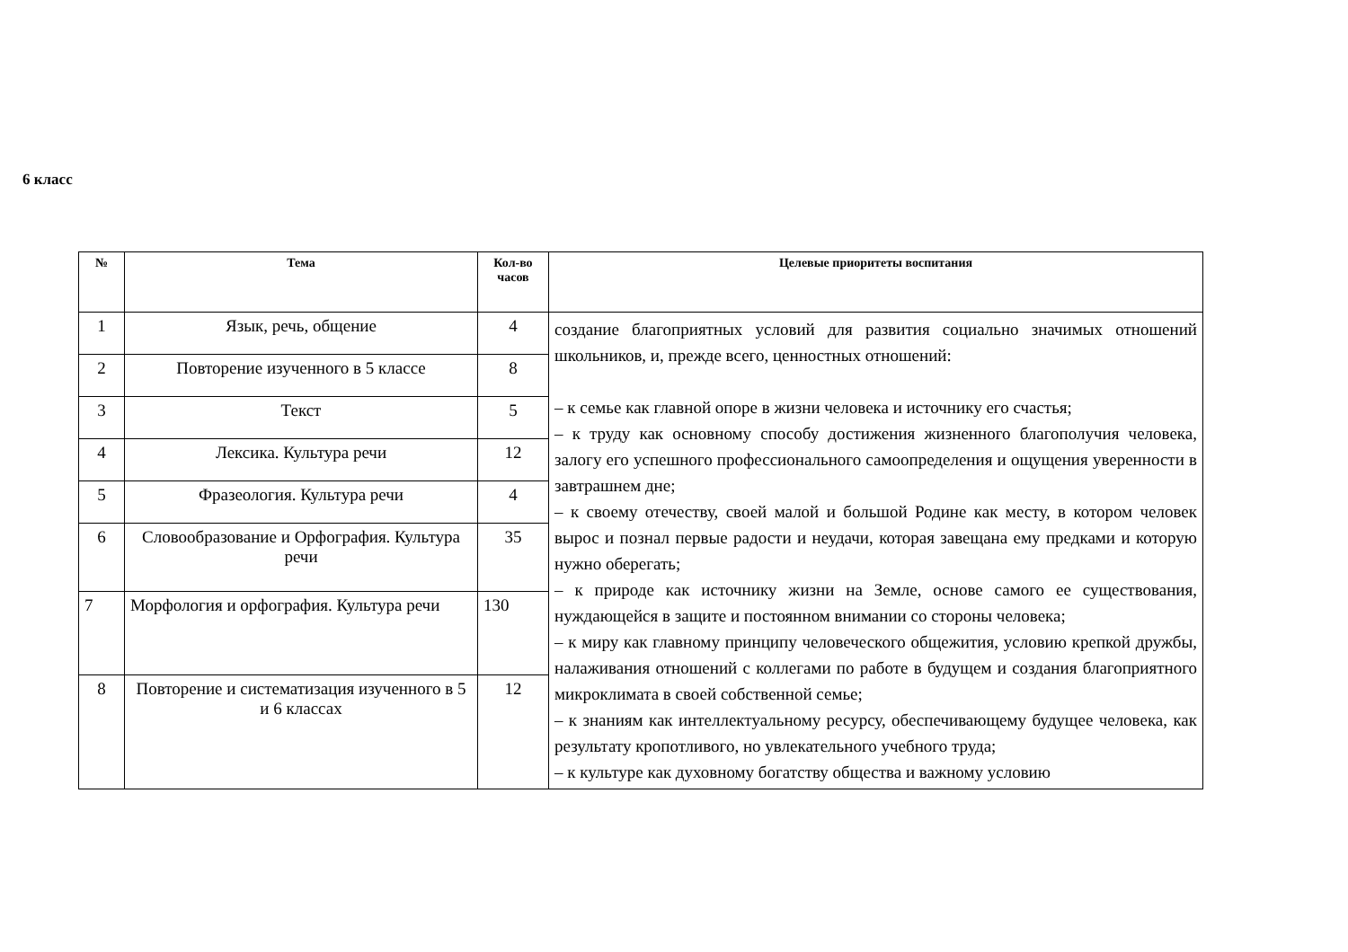6 класс
| № | Тема | Кол-во часов | Целевые приоритеты воспитания |
| --- | --- | --- | --- |
| 1 | Язык, речь, общение | 4 | создание благоприятных условий для развития социально значимых отношений школьников, и, прежде всего, ценностных отношений: – к семье как главной опоре в жизни человека и источнику его счастья; – к труду как основному способу достижения жизненного благополучия человека, залогу его успешного профессионального самоопределения и ощущения уверенности в завтрашнем дне; – к своему отечеству, своей малой и большой Родине как месту, в котором человек вырос и познал первые радости и неудачи, которая завещана ему предками и которую нужно оберегать; – к природе как источнику жизни на Земле, основе самого ее существования, нуждающейся в защите и постоянном внимании со стороны человека; – к миру как главному принципу человеческого общежития, условию крепкой дружбы, налаживания отношений с коллегами по работе в будущем и создания благоприятного микроклимата в своей собственной семье; – к знаниям как интеллектуальному ресурсу, обеспечивающему будущее человека, как результату кропотливого, но увлекательного учебного труда; – к культуре как духовному богатству общества и важному условию |
| 2 | Повторение изученного в 5 классе | 8 | |
| 3 | Текст | 5 | |
| 4 | Лексика. Культура речи | 12 | |
| 5 | Фразеология. Культура речи | 4 | |
| 6 | Словообразование и Орфография. Культура речи | 35 | |
| 7 | Морфология и орфография. Культура речи | 130 | |
| 8 | Повторение и систематизация изученного в 5 и 6 классах | 12 | |